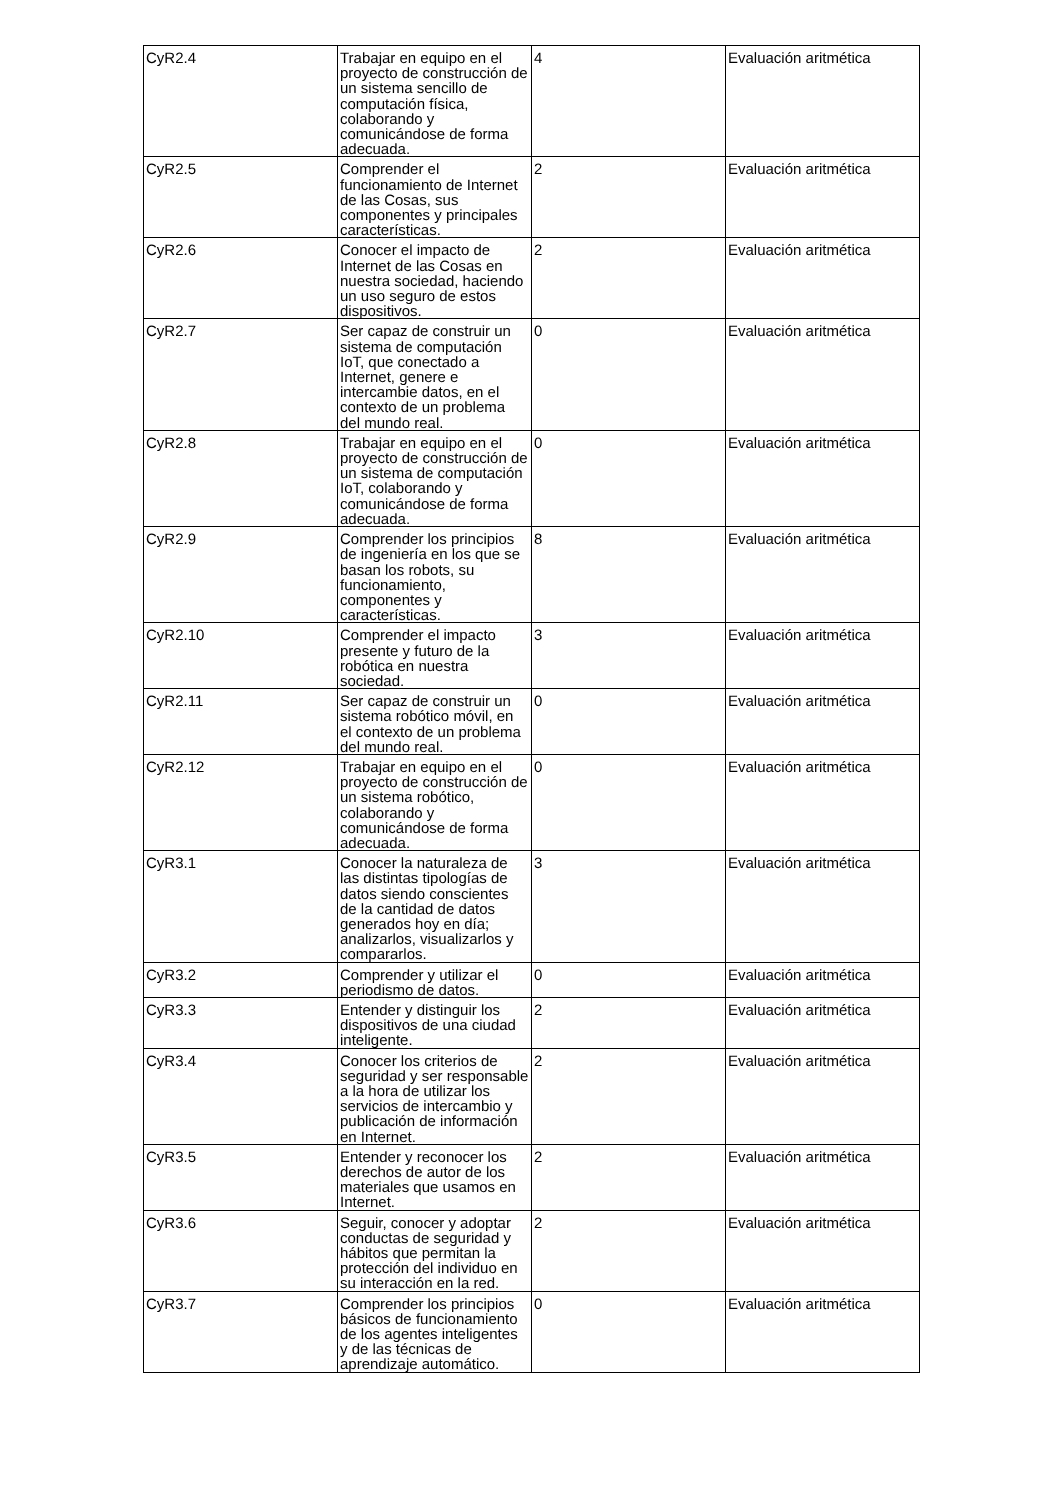| CyR2.4 | Trabajar en equipo en el proyecto de construcción de un sistema sencillo de computación física, colaborando y comunicándose de forma adecuada. | 4 | Evaluación aritmética |
| CyR2.5 | Comprender el funcionamiento de Internet de las Cosas, sus componentes y principales características. | 2 | Evaluación aritmética |
| CyR2.6 | Conocer el impacto de Internet de las Cosas en nuestra sociedad, haciendo un uso seguro de estos dispositivos. | 2 | Evaluación aritmética |
| CyR2.7 | Ser capaz de construir un sistema de computación IoT, que conectado a Internet, genere e intercambie datos, en el contexto de un problema del mundo real. | 0 | Evaluación aritmética |
| CyR2.8 | Trabajar en equipo en el proyecto de construcción de un sistema de computación IoT, colaborando y comunicándose de forma adecuada. | 0 | Evaluación aritmética |
| CyR2.9 | Comprender los principios de ingeniería en los que se basan los robots, su funcionamiento, componentes y características. | 8 | Evaluación aritmética |
| CyR2.10 | Comprender el impacto presente y futuro de la robótica en nuestra sociedad. | 3 | Evaluación aritmética |
| CyR2.11 | Ser capaz de construir un sistema robótico móvil, en el contexto de un problema del mundo real. | 0 | Evaluación aritmética |
| CyR2.12 | Trabajar en equipo en el proyecto de construcción de un sistema robótico, colaborando y comunicándose de forma adecuada. | 0 | Evaluación aritmética |
| CyR3.1 | Conocer la naturaleza de las distintas tipologías de datos siendo conscientes de la cantidad de datos generados hoy en día; analizarlos, visualizarlos y compararlos. | 3 | Evaluación aritmética |
| CyR3.2 | Comprender y utilizar el periodismo de datos. | 0 | Evaluación aritmética |
| CyR3.3 | Entender y distinguir los dispositivos de una ciudad inteligente. | 2 | Evaluación aritmética |
| CyR3.4 | Conocer los criterios de seguridad y ser responsable a la hora de utilizar los servicios de intercambio y publicación de información en Internet. | 2 | Evaluación aritmética |
| CyR3.5 | Entender y reconocer los derechos de autor de los materiales que usamos en Internet. | 2 | Evaluación aritmética |
| CyR3.6 | Seguir, conocer y adoptar conductas de seguridad y hábitos que permitan la protección del individuo en su interacción en la red. | 2 | Evaluación aritmética |
| CyR3.7 | Comprender los principios básicos de funcionamiento de los agentes inteligentes y de las técnicas de aprendizaje automático. | 0 | Evaluación aritmética |